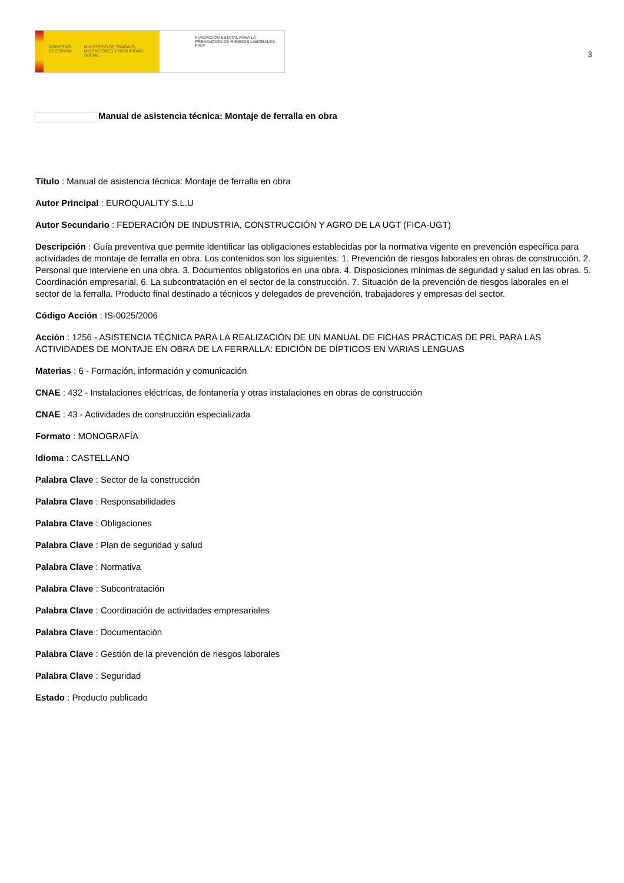GOBIERNO DE ESPAÑA MINISTERIO DE TRABAJO, MIGRACIONES Y SEGURIDAD SOCIAL
FUNDACIÓN ESTATAL PARA LA PREVENCIÓN DE RIESGOS LABORALES, F.S.P.
3
Manual de asistencia técnica: Montaje de ferralla en obra
Título : Manual de asistencia técnica: Montaje de ferralla en obra
Autor Principal : EUROQUALITY S.L.U
Autor Secundario : FEDERACIÓN DE INDUSTRIA, CONSTRUCCIÓN Y AGRO DE LA UGT (FICA-UGT)
Descripción : Guía preventiva que permite identificar las obligaciones establecidas por la normativa vigente en prevención específica para actividades de montaje de ferralla en obra. Los contenidos son los siguientes: 1. Prevención de riesgos laborales en obras de construcción. 2. Personal que interviene en una obra. 3. Documentos obligatorios en una obra. 4. Disposiciones mínimas de seguridad y salud en las obras. 5. Coordinación empresarial. 6. La subcontratación en el sector de la construcción. 7. Situación de la prevención de riesgos laborales en el sector de la ferralla. Producto final destinado a técnicos y delegados de prevención, trabajadores y empresas del sector.
Código Acción : IS-0025/2006
Acción : 1256 - ASISTENCIA TÉCNICA PARA LA REALIZACIÓN DE UN MANUAL DE FICHAS PRÁCTICAS DE PRL PARA LAS ACTIVIDADES DE MONTAJE EN OBRA DE LA FERRALLA: EDICIÓN DE DÍPTICOS EN VARIAS LENGUAS
Materias : 6 - Formación, información y comunicación
CNAE : 432 - Instalaciones eléctricas, de fontanería y otras instalaciones en obras de construcción
CNAE : 43 - Actividades de construcción especializada
Formato : MONOGRAFÍA
Idioma : CASTELLANO
Palabra Clave : Sector de la construcción
Palabra Clave : Responsabilidades
Palabra Clave : Obligaciones
Palabra Clave : Plan de seguridad y salud
Palabra Clave : Normativa
Palabra Clave : Subcontratación
Palabra Clave : Coordinación de actividades empresariales
Palabra Clave : Documentación
Palabra Clave : Gestión de la prevención de riesgos laborales
Palabra Clave : Seguridad
Estado : Producto publicado